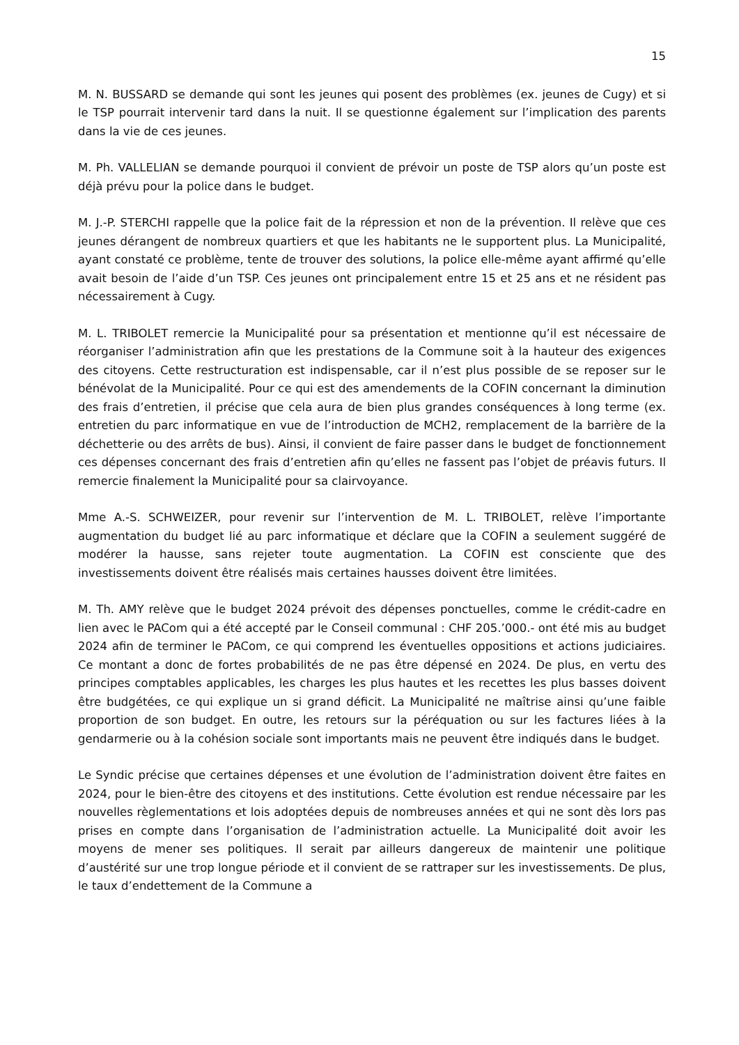15
M. N. BUSSARD se demande qui sont les jeunes qui posent des problèmes (ex. jeunes de Cugy) et si le TSP pourrait intervenir tard dans la nuit. Il se questionne également sur l’implication des parents dans la vie de ces jeunes.
M. Ph. VALLELIAN se demande pourquoi il convient de prévoir un poste de TSP alors qu’un poste est déjà prévu pour la police dans le budget.
M. J.-P. STERCHI rappelle que la police fait de la répression et non de la prévention. Il relève que ces jeunes dérangent de nombreux quartiers et que les habitants ne le supportent plus. La Municipalité, ayant constaté ce problème, tente de trouver des solutions, la police elle-même ayant affirmé qu’elle avait besoin de l’aide d’un TSP. Ces jeunes ont principalement entre 15 et 25 ans et ne résident pas nécessairement à Cugy.
M. L. TRIBOLET remercie la Municipalité pour sa présentation et mentionne qu’il est nécessaire de réorganiser l’administration afin que les prestations de la Commune soit à la hauteur des exigences des citoyens. Cette restructuration est indispensable, car il n’est plus possible de se reposer sur le bénévolat de la Municipalité. Pour ce qui est des amendements de la COFIN concernant la diminution des frais d’entretien, il précise que cela aura de bien plus grandes conséquences à long terme (ex. entretien du parc informatique en vue de l’introduction de MCH2, remplacement de la barrière de la déchetterie ou des arrêts de bus). Ainsi, il convient de faire passer dans le budget de fonctionnement ces dépenses concernant des frais d’entretien afin qu’elles ne fassent pas l’objet de préavis futurs. Il remercie finalement la Municipalité pour sa clairvoyance.
Mme A.-S. SCHWEIZER, pour revenir sur l’intervention de M. L. TRIBOLET, relève l’importante augmentation du budget lié au parc informatique et déclare que la COFIN a seulement suggéré de modérer la hausse, sans rejeter toute augmentation. La COFIN est consciente que des investissements doivent être réalisés mais certaines hausses doivent être limitées.
M. Th. AMY relève que le budget 2024 prévoit des dépenses ponctuelles, comme le crédit-cadre en lien avec le PACom qui a été accepté par le Conseil communal : CHF 205.’000.- ont été mis au budget 2024 afin de terminer le PACom, ce qui comprend les éventuelles oppositions et actions judiciaires. Ce montant a donc de fortes probabilités de ne pas être dépensé en 2024. De plus, en vertu des principes comptables applicables, les charges les plus hautes et les recettes les plus basses doivent être budgétées, ce qui explique un si grand déficit. La Municipalité ne maîtrise ainsi qu’une faible proportion de son budget. En outre, les retours sur la péréquation ou sur les factures liées à la gendarmerie ou à la cohésion sociale sont importants mais ne peuvent être indiqués dans le budget.
Le Syndic précise que certaines dépenses et une évolution de l’administration doivent être faites en 2024, pour le bien-être des citoyens et des institutions. Cette évolution est rendue nécessaire par les nouvelles règlementations et lois adoptées depuis de nombreuses années et qui ne sont dès lors pas prises en compte dans l’organisation de l’administration actuelle. La Municipalité doit avoir les moyens de mener ses politiques. Il serait par ailleurs dangereux de maintenir une politique d’austérité sur une trop longue période et il convient de se rattraper sur les investissements. De plus, le taux d’endettement de la Commune a